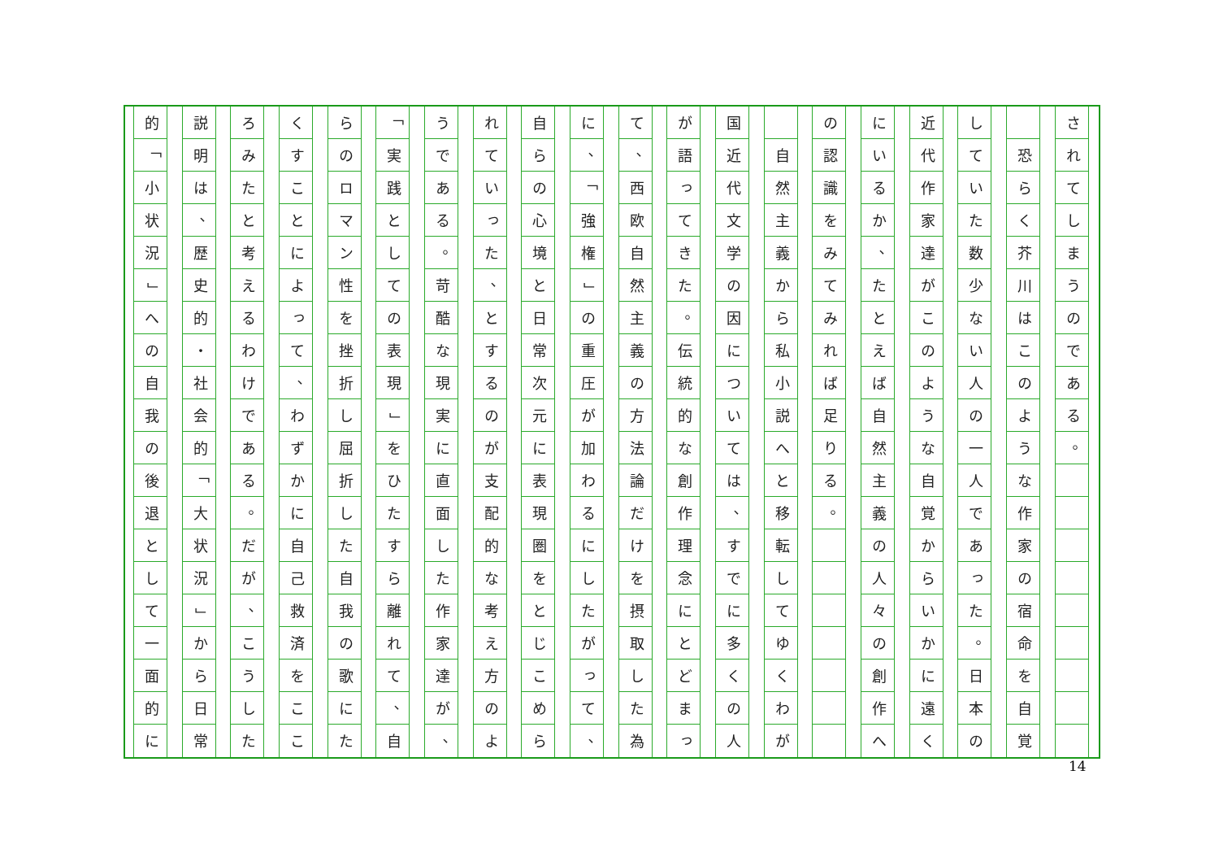さ
れ
て
し
ま
う
の
で
あ
る
。
恐
ら
く
芥
川
は
こ
の
よ
う
な
作
家
の
宿
命
を
自
覚
し
て
い
た
数
少
な
い
人
の
一
人
で
あ
っ
た
。
日
本
の
近
代
作
家
達
が
こ
の
よ
う
な
自
覚
か
ら
い
か
に
遠
く
に
い
る
か
、
た
と
え
ば
自
然
主
義
の
人
々
の
創
作
へ
の
認
識
を
み
て
み
れ
ば
足
り
る
。
自
然
主
義
か
ら
私
小
説
へ
と
移
転
し
て
ゆ
く
わ
が
国
近
代
文
学
の
因
に
つ
い
て
は
、
す
で
に
多
く
の
人
が
語
っ
て
き
た
。
伝
統
的
な
創
作
理
念
に
と
ど
ま
っ
て
、
西
欧
自
然
主
義
の
方
法
論
だ
け
を
摂
取
し
た
為
に
、
「
強
権
」
の
重
圧
が
加
わ
る
に
し
た
が
っ
て
、
自
ら
の
心
境
と
日
常
次
元
に
表
現
圏
を
と
じ
こ
め
ら
れ
て
い
っ
た
、
と
す
る
の
が
支
配
的
な
考
え
方
の
よ
う
で
あ
る
。
苛
酷
な
現
実
に
直
面
し
た
作
家
達
が
、
「
実
践
と
し
て
の
表
現
」
を
ひ
た
す
ら
離
れ
て
、
自
ら
の
ロ
マ
ン
性
を
挫
折
し
屈
折
し
た
自
我
の
歌
に
た
く
す
こ
と
に
よ
っ
て
、
わ
ず
か
に
自
己
救
済
を
こ
こ
ろ
み
た
と
考
え
る
わ
け
で
あ
る
。
だ
が
、
こ
う
し
た
説
明
は
、
歴
史
的
・
社
会
的
「
大
状
況
」
か
ら
日
常
的
「
小
状
況
」
へ
の
自
我
の
後
退
と
し
て
一
面
的
に
14